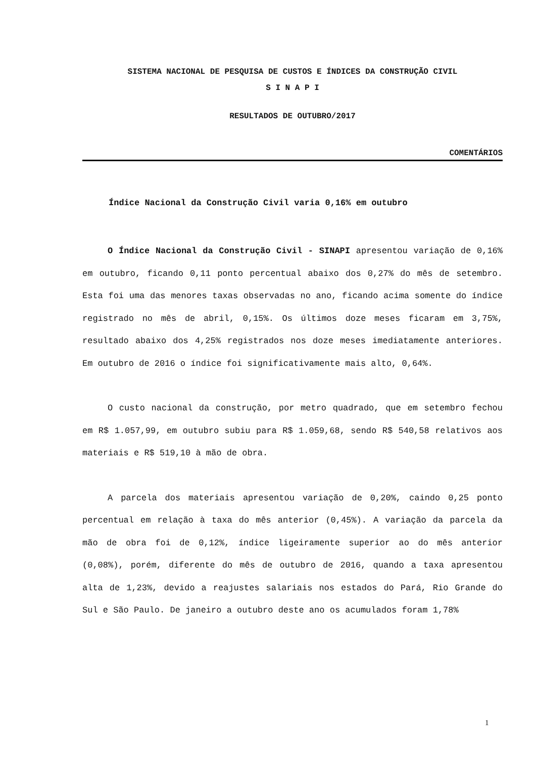SISTEMA NACIONAL DE PESQUISA DE CUSTOS E ÍNDICES DA CONSTRUÇÃO CIVIL
S I N A P I
RESULTADOS DE OUTUBRO/2017
COMENTÁRIOS
Índice Nacional da Construção Civil varia 0,16% em outubro
O Índice Nacional da Construção Civil - SINAPI apresentou variação de 0,16% em outubro, ficando 0,11 ponto percentual abaixo dos 0,27% do mês de setembro. Esta foi uma das menores taxas observadas no ano, ficando acima somente do índice registrado no mês de abril, 0,15%. Os últimos doze meses ficaram em 3,75%, resultado abaixo dos 4,25% registrados nos doze meses imediatamente anteriores. Em outubro de 2016 o índice foi significativamente mais alto, 0,64%.
O custo nacional da construção, por metro quadrado, que em setembro fechou em R$ 1.057,99, em outubro subiu para R$ 1.059,68, sendo R$ 540,58 relativos aos materiais e R$ 519,10 à mão de obra.
A parcela dos materiais apresentou variação de 0,20%, caindo 0,25 ponto percentual em relação à taxa do mês anterior (0,45%). A variação da parcela da mão de obra foi de 0,12%, índice ligeiramente superior ao do mês anterior (0,08%), porém, diferente do mês de outubro de 2016, quando a taxa apresentou alta de 1,23%, devido a reajustes salariais nos estados do Pará, Rio Grande do Sul e São Paulo. De janeiro a outubro deste ano os acumulados foram 1,78%
1